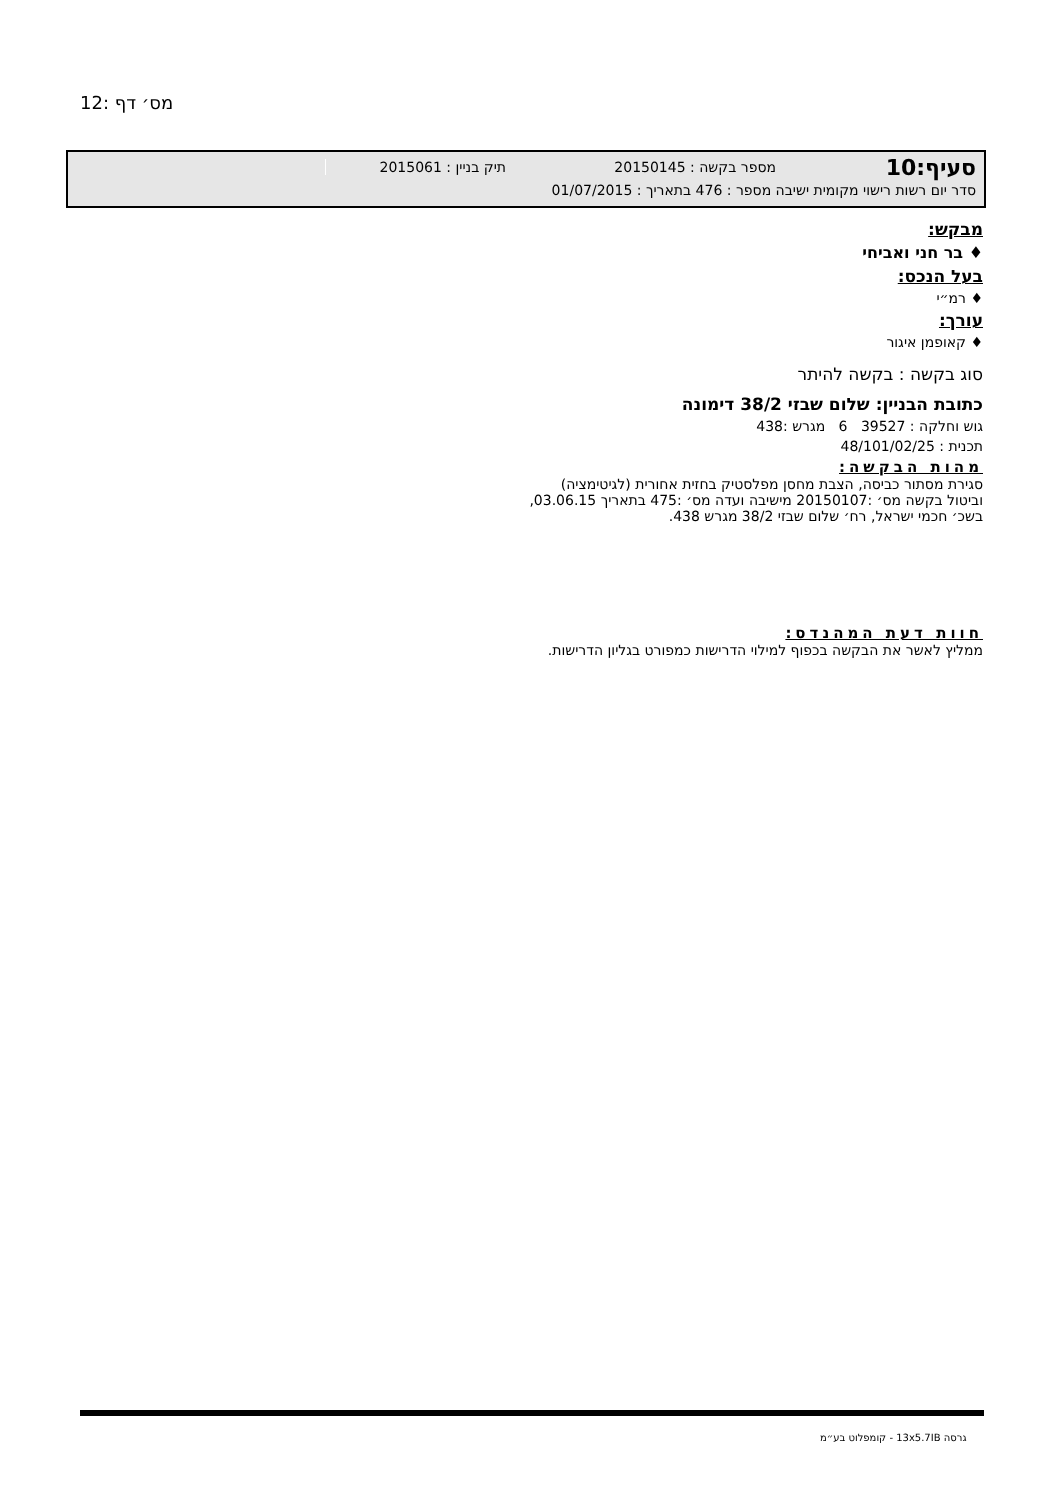מס׳ דף :12
סעיף:10 מספר בקשה : 20150145 תיק בניין : 2015061
סדר יום רשות רישוי מקומית ישיבה מספר : 476 בתאריך : 01/07/2015
מבקש:
♦ בר חני ואביחי
בעל הנכס:
♦ רמ״י
עורך:
♦ קאופמן איגור
סוג בקשה : בקשה להיתר
כתובת הבניין: שלום שבזי 38/2 דימונה
גוש וחלקה : 39527 6 מגרש :438
תכנית : 48/101/02/25
מהות הבקשה:
סגירת מסתור כביסה, הצבת מחסן מפלסטיק בחזית אחורית (לגיטימציה)
וביטול בקשה מס׳ :20150107 מישיבה ועדה מס׳ :475 בתאריך 03.06.15,
בשכ׳ חכמי ישראל, רח׳ שלום שבזי 38/2 מגרש 438.
חוות דעת המהנדס:
ממליץ לאשר את הבקשה בכפוף למילוי הדרישות כמפורט בגליון הדרישות.
גרסה 13x5.7IB - קומפלוט בע״מ